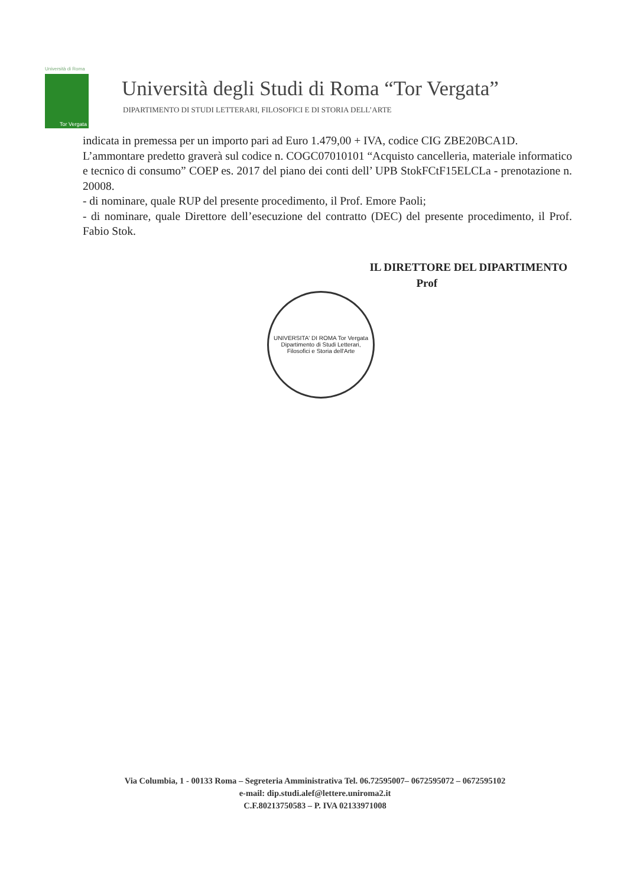Università di Roma
Tor Vergata
Università degli Studi di Roma “Tor Vergata”
DIPARTIMENTO DI STUDI LETTERARI, FILOSOFICI E DI STORIA DELL’ARTE
indicata in premessa per un importo pari ad Euro 1.479,00 + IVA, codice CIG ZBE20BCA1D.
L’ammontare predetto graverà sul codice n. COGC07010101 “Acquisto cancelleria, materiale informatico e tecnico di consumo” COEP es. 2017 del piano dei conti dell’ UPB StokFCtF15ELCLa - prenotazione n. 20008.
- di nominare, quale RUP del presente procedimento, il Prof. Emore Paoli;
- di nominare, quale Direttore dell’esecuzione del contratto (DEC) del presente procedimento, il Prof. Fabio Stok.
IL DIRETTORE DEL DIPARTIMENTO
Prof
UNIVERSITA' DI ROMA Tor Vergata
Dipartimento di Studi Letterari, Filosofici e Storia dell'Arte
Via Columbia, 1 - 00133 Roma – Segreteria Amministrativa Tel. 06.72595007– 0672595072 – 0672595102
e-mail: dip.studi.alef@lettere.uniroma2.it
C.F.80213750583 – P. IVA 02133971008